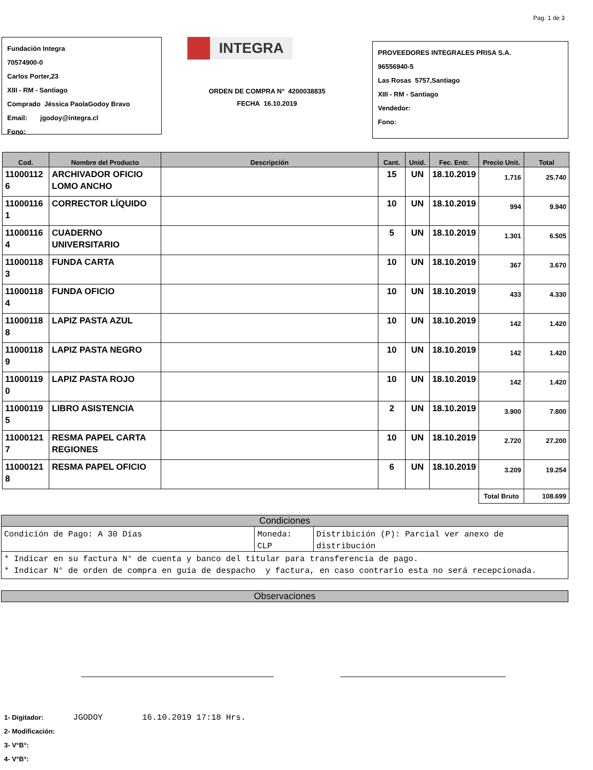Pag. 1 de 3
Fundación Integra
70574900-0
Carlos Porter,23
XIII - RM - Santiago
Comprado Jéssica PaolaGodoy Bravo
Email: jgodoy@integra.cl
Fono:
INTEGRA
ORDEN DE COMPRA N° 4200038835
FECHA 16.10.2019
PROVEEDORES INTEGRALES PRISA S.A.
96556940-5
Las Rosas 5757,Santiago
XIII - RM - Santiago
Vendedor:
Fono:
| Cod. | Nombre del Producto | Descripción | Cant. | Unid. | Fec. Entr. | Precio Unit. | Total |
| --- | --- | --- | --- | --- | --- | --- | --- |
| 11000112 6 | ARCHIVADOR OFICIO LOMO ANCHO | | 15 | UN | 18.10.2019 | 1.716 | 25.740 |
| 11000116 1 | CORRECTOR LÍQUIDO | | 10 | UN | 18.10.2019 | 994 | 9.940 |
| 11000116 4 | CUADERNO UNIVERSITARIO | | 5 | UN | 18.10.2019 | 1.301 | 6.505 |
| 11000118 3 | FUNDA CARTA | | 10 | UN | 18.10.2019 | 367 | 3.670 |
| 11000118 4 | FUNDA OFICIO | | 10 | UN | 18.10.2019 | 433 | 4.330 |
| 11000118 8 | LAPIZ PASTA AZUL | | 10 | UN | 18.10.2019 | 142 | 1.420 |
| 11000118 9 | LAPIZ PASTA NEGRO | | 10 | UN | 18.10.2019 | 142 | 1.420 |
| 11000119 0 | LAPIZ PASTA ROJO | | 10 | UN | 18.10.2019 | 142 | 1.420 |
| 11000119 5 | LIBRO ASISTENCIA | | 2 | UN | 18.10.2019 | 3.900 | 7.800 |
| 11000121 7 | RESMA PAPEL CARTA REGIONES | | 10 | UN | 18.10.2019 | 2.720 | 27.200 |
| 11000121 8 | RESMA PAPEL OFICIO | | 6 | UN | 18.10.2019 | 3.209 | 19.254 |
| | | | | | | Total Bruto | 108.699 |
Condiciones
Condición de Pago: A 30 Días Moneda:
CLP
Distribición (P): Parcial ver anexo de distribución
* Indicar en su factura N° de cuenta y banco del titular para transferencia de pago.
* Indicar N° de orden de compra en guía de despacho y factura, en caso contrario esta no será recepcionada.
Observaciones
1- Digitador: JGODOY 16.10.2019 17:18 Hrs.
2- Modificación:
3- V°B°:
4- V°B°: